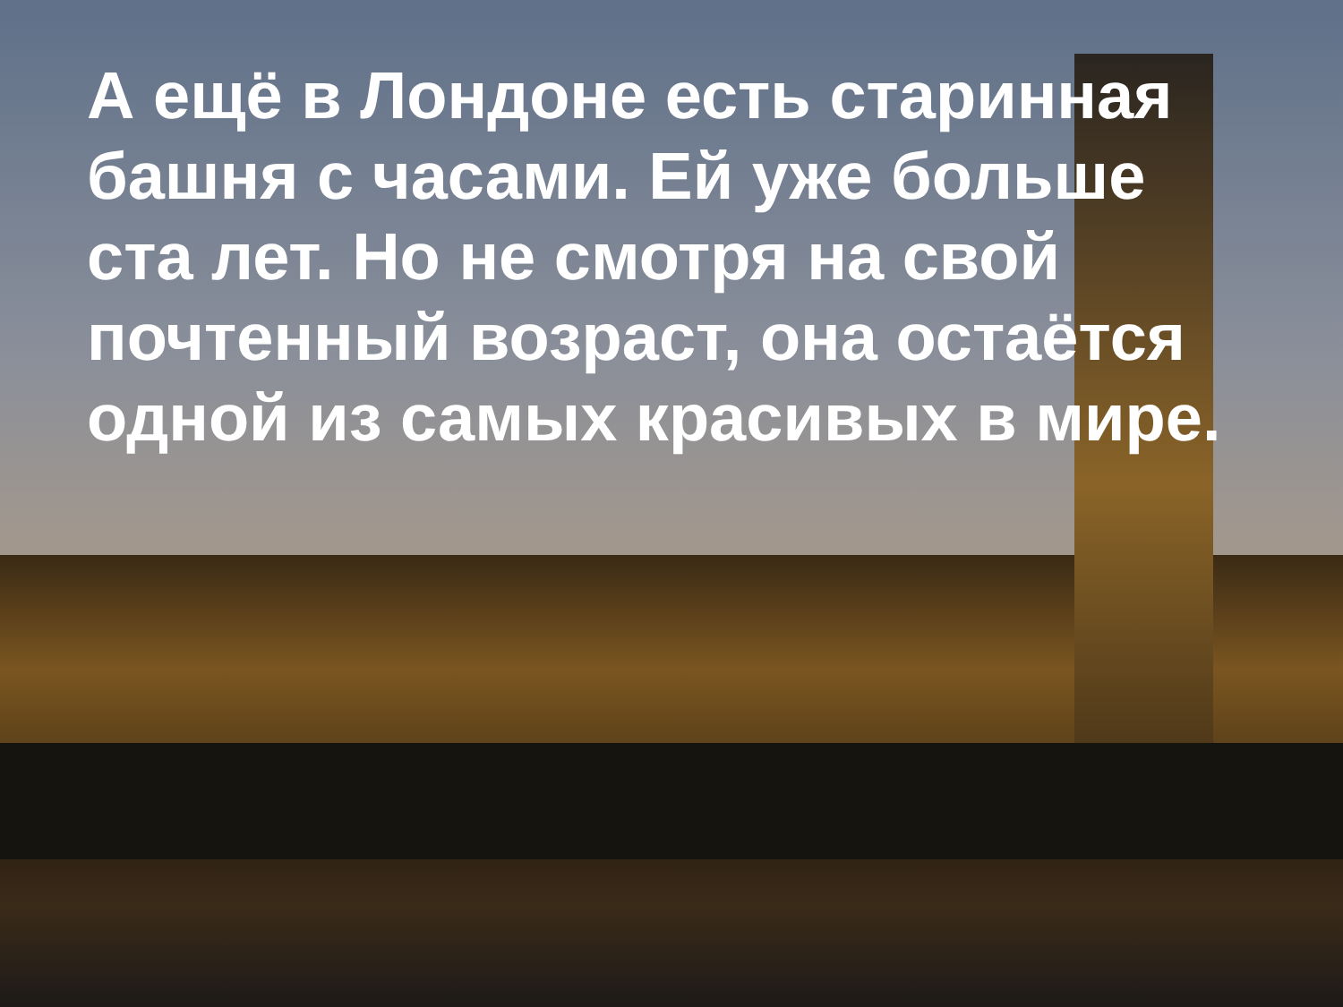А ещё в Лондоне есть старинная башня с часами. Ей уже больше ста лет. Но не смотря на свой почтенный возраст, она остаётся одной из самых красивых в мире.